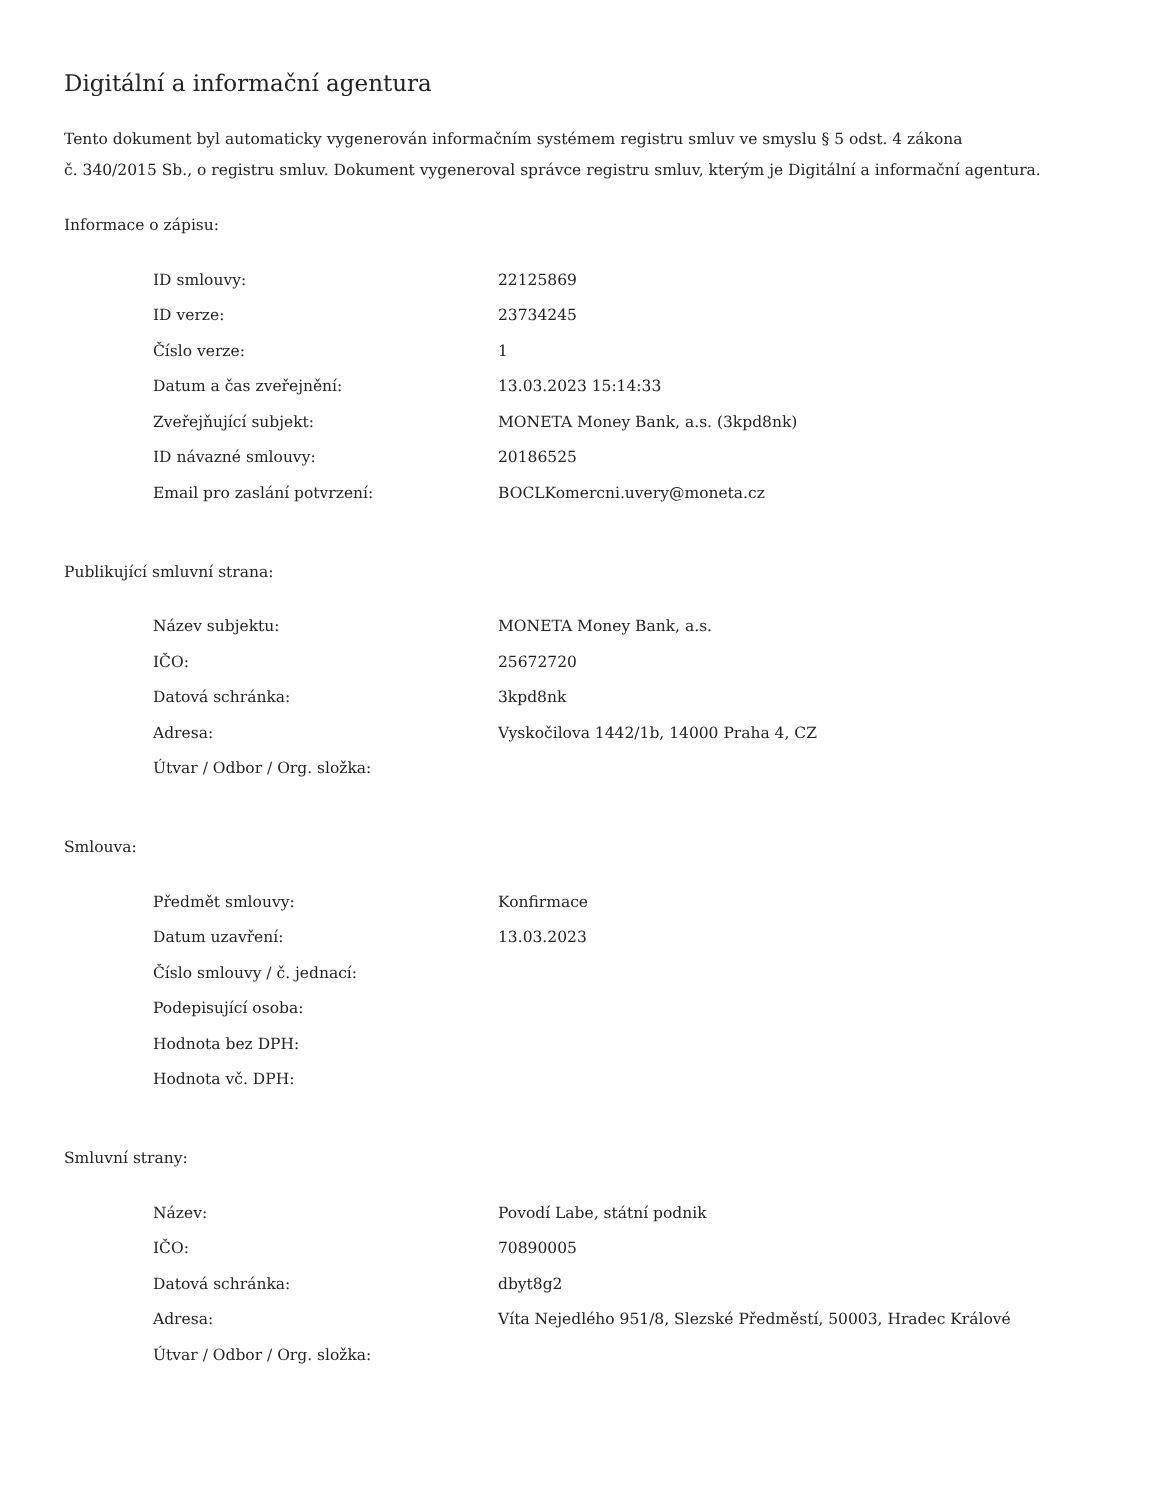Digitální a informační agentura
Tento dokument byl automaticky vygenerován informačním systémem registru smluv ve smyslu § 5 odst. 4 zákona
č. 340/2015 Sb., o registru smluv. Dokument vygeneroval správce registru smluv, kterým je Digitální a informační agentura.
Informace o zápisu:
| ID smlouvy: | 22125869 |
| ID verze: | 23734245 |
| Číslo verze: | 1 |
| Datum a čas zveřejnění: | 13.03.2023 15:14:33 |
| Zveřejňující subjekt: | MONETA Money Bank, a.s. (3kpd8nk) |
| ID návazné smlouvy: | 20186525 |
| Email pro zaslání potvrzení: | BOCLKomercni.uvery@moneta.cz |
Publikující smluvní strana:
| Název subjektu: | MONETA Money Bank, a.s. |
| IČO: | 25672720 |
| Datová schránka: | 3kpd8nk |
| Adresa: | Vyskočilova 1442/1b, 14000 Praha 4, CZ |
| Útvar / Odbor / Org. složka: | |
Smlouva:
| Předmět smlouvy: | Konfirmace |
| Datum uzavření: | 13.03.2023 |
| Číslo smlouvy / č. jednací: | |
| Podepisující osoba: | |
| Hodnota bez DPH: | |
| Hodnota vč. DPH: | |
Smluvní strany:
| Název: | Povodí Labe, státní podnik |
| IČO: | 70890005 |
| Datová schránka: | dbyt8g2 |
| Adresa: | Víta Nejedlého 951/8, Slezské Předměstí, 50003, Hradec Králové |
| Útvar / Odbor / Org. složka: | |